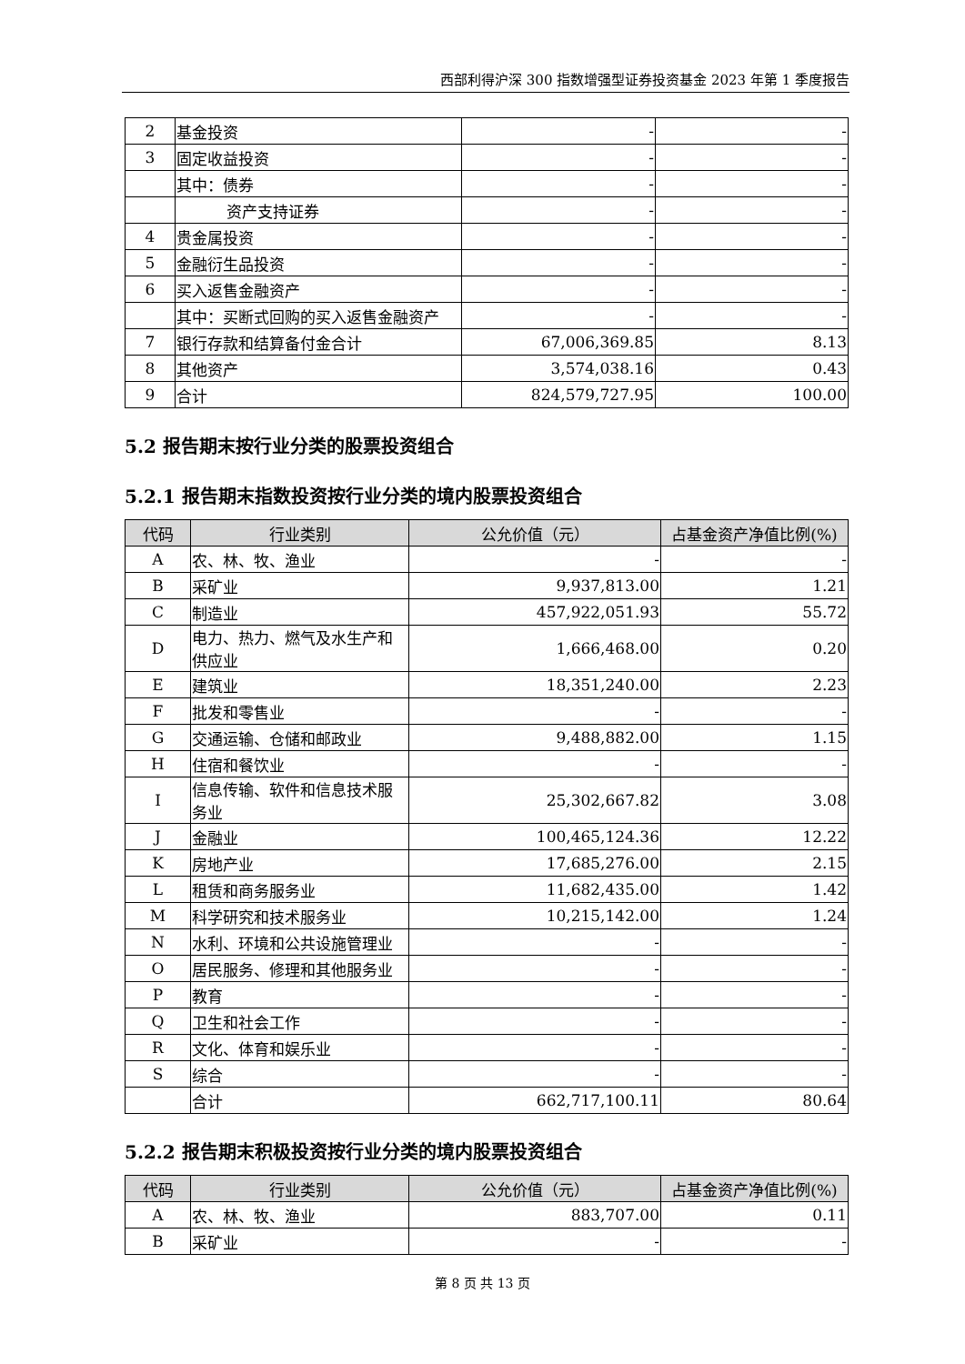西部利得沪深 300 指数增强型证券投资基金 2023 年第 1 季度报告
| 2 | 基金投资 | - | - |
| 3 | 固定收益投资 | - | - |
| | 其中：债券 | - | - |
| | 资产支持证券 | - | - |
| 4 | 贵金属投资 | - | - |
| 5 | 金融衍生品投资 | - | - |
| 6 | 买入返售金融资产 | - | - |
| | 其中：买断式回购的买入返售金融资产 | - | - |
| 7 | 银行存款和结算备付金合计 | 67,006,369.85 | 8.13 |
| 8 | 其他资产 | 3,574,038.16 | 0.43 |
| 9 | 合计 | 824,579,727.95 | 100.00 |
5.2 报告期末按行业分类的股票投资组合
5.2.1 报告期末指数投资按行业分类的境内股票投资组合
| 代码 | 行业类别 | 公允价值（元） | 占基金资产净值比例(%) |
| --- | --- | --- | --- |
| A | 农、林、牧、渔业 | - | - |
| B | 采矿业 | 9,937,813.00 | 1.21 |
| C | 制造业 | 457,922,051.93 | 55.72 |
| D | 电力、热力、燃气及水生产和供应业 | 1,666,468.00 | 0.20 |
| E | 建筑业 | 18,351,240.00 | 2.23 |
| F | 批发和零售业 | - | - |
| G | 交通运输、仓储和邮政业 | 9,488,882.00 | 1.15 |
| H | 住宿和餐饮业 | - | - |
| I | 信息传输、软件和信息技术服务业 | 25,302,667.82 | 3.08 |
| J | 金融业 | 100,465,124.36 | 12.22 |
| K | 房地产业 | 17,685,276.00 | 2.15 |
| L | 租赁和商务服务业 | 11,682,435.00 | 1.42 |
| M | 科学研究和技术服务业 | 10,215,142.00 | 1.24 |
| N | 水利、环境和公共设施管理业 | - | - |
| O | 居民服务、修理和其他服务业 | - | - |
| P | 教育 | - | - |
| Q | 卫生和社会工作 | - | - |
| R | 文化、体育和娱乐业 | - | - |
| S | 综合 | - | - |
| | 合计 | 662,717,100.11 | 80.64 |
5.2.2 报告期末积极投资按行业分类的境内股票投资组合
| 代码 | 行业类别 | 公允价值（元） | 占基金资产净值比例(%) |
| --- | --- | --- | --- |
| A | 农、林、牧、渔业 | 883,707.00 | 0.11 |
| B | 采矿业 | - | - |
第 8 页 共 13 页